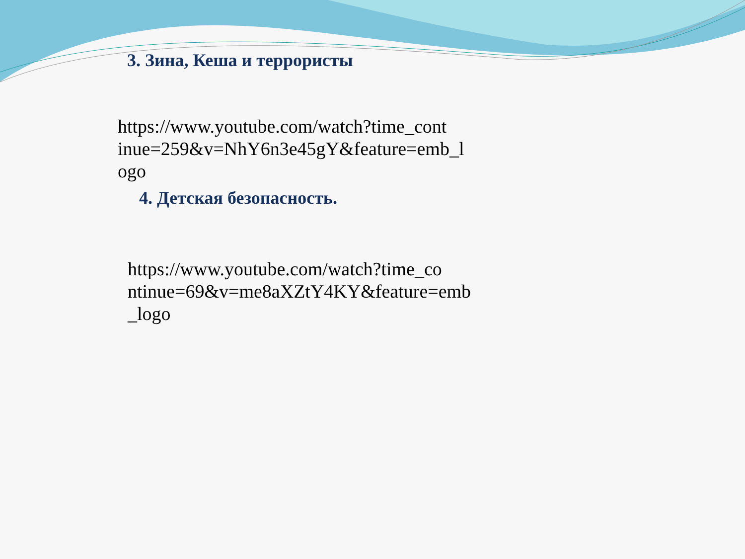3. Зина, Кеша и террористы
https://www.youtube.com/watch?time_cont inue=259&v=NhY6n3e45gY&feature=emb_l ogo
4. Детская безопасность.
https://www.youtube.com/watch?time_co ntinue=69&v=me8aXZtY4KY&feature=emb _logo